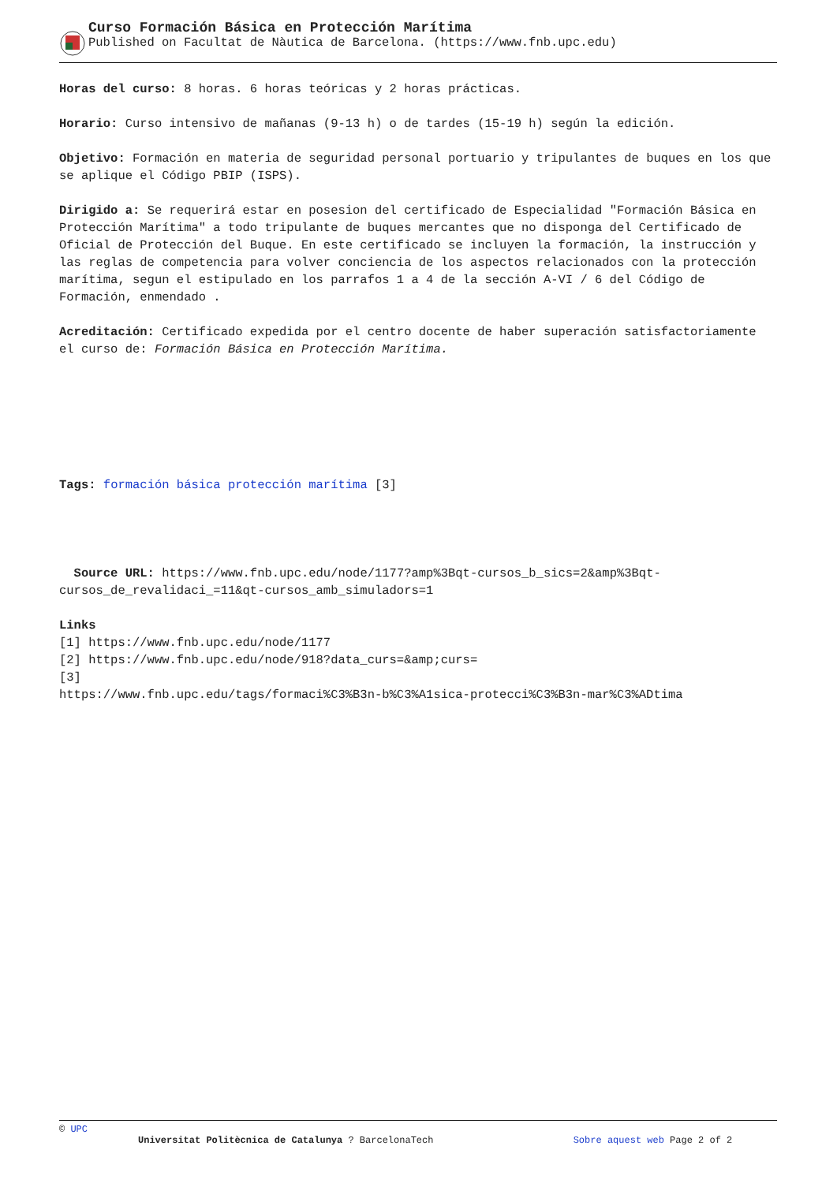Curso Formación Básica en Protección Marítima
Published on Facultat de Nàutica de Barcelona. (https://www.fnb.upc.edu)
Horas del curso: 8 horas. 6 horas teóricas y 2 horas prácticas.
Horario: Curso intensivo de mañanas (9-13 h) o de tardes (15-19 h) según la edición.
Objetivo: Formación en materia de seguridad personal portuario y tripulantes de buques en los que se aplique el Código PBIP (ISPS).
Dirigido a: Se requerirá estar en posesion del certificado de Especialidad "Formación Básica en Protección Marítima" a todo tripulante de buques mercantes que no disponga del Certificado de Oficial de Protección del Buque. En este certificado se incluyen la formación, la instrucción y las reglas de competencia para volver conciencia de los aspectos relacionados con la protección marítima, segun el estipulado en los parrafos 1 a 4 de la sección A-VI / 6 del Código de Formación, enmendado .
Acreditación: Certificado expedida por el centro docente de haber superación satisfactoriamente el curso de: Formación Básica en Protección Marítima.
Tags: formación básica protección marítima [3]
Source URL: https://www.fnb.upc.edu/node/1177?amp%3Bqt-cursos_b_sics=2&amp%3Bqt-cursos_de_revalidaci_=11&qt-cursos_amb_simuladors=1
Links
[1] https://www.fnb.upc.edu/node/1177
[2] https://www.fnb.upc.edu/node/918?data_curs=&amp;curs=
[3]
https://www.fnb.upc.edu/tags/formaci%C3%B3n-b%C3%A1sica-protecci%C3%B3n-mar%C3%ADtima
© UPC
Universitat Politècnica de Catalunya ? BarcelonaTech Sobre aquest web Page 2 of 2